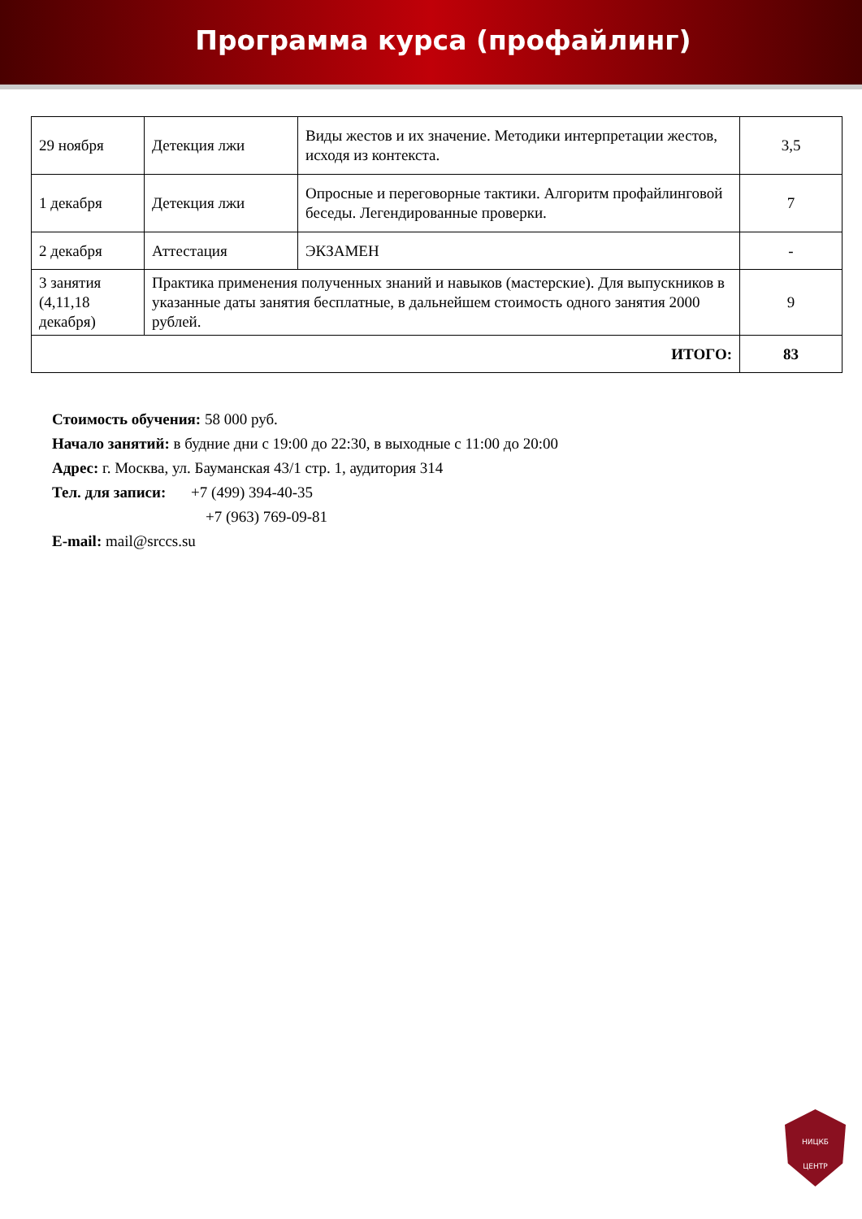Программа курса (профайлинг)
| 29 ноября | Детекция лжи | Виды жестов и их значение. Методики интерпретации жестов, исходя из контекста. | 3,5 |
| 1 декабря | Детекция лжи | Опросные и переговорные тактики. Алгоритм профайлинговой беседы. Легендированные проверки. | 7 |
| 2 декабря | Аттестация | ЭКЗАМЕН | - |
| 3 занятия (4,11,18 декабря) | Практика применения полученных знаний и навыков (мастерские). Для выпускников в указанные даты занятия бесплатные, в дальнейшем стоимость одного занятия 2000 рублей. | | 9 |
| ИТОГО: | | | 83 |
Стоимость обучения: 58 000 руб.
Начало занятий: в будние дни с 19:00 до 22:30, в выходные с 11:00 до 20:00
Адрес: г. Москва, ул. Бауманская 43/1 стр. 1, аудитория 314
Тел. для записи: +7 (499) 394-40-35
+7 (963) 769-09-81
E-mail: mail@srccs.su
НИЦКБ
ЦЕНТР